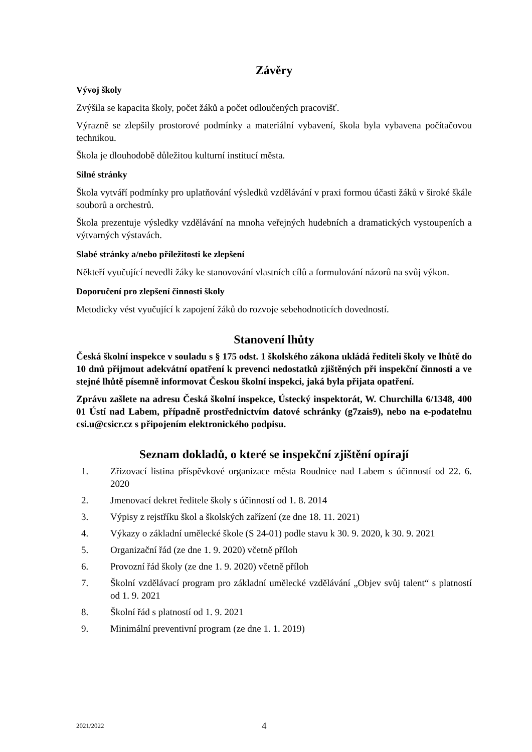Závěry
Vývoj školy
Zvýšila se kapacita školy, počet žáků a počet odloučených pracovišť.
Výrazně se zlepšily prostorové podmínky a materiální vybavení, škola byla vybavena počítačovou technikou.
Škola je dlouhodobě důležitou kulturní institucí města.
Silné stránky
Škola vytváří podmínky pro uplatňování výsledků vzdělávání v praxi formou účasti žáků v široké škále souborů a orchestrů.
Škola prezentuje výsledky vzdělávání na mnoha veřejných hudebních a dramatických vystoupeních a výtvarných výstavách.
Slabé stránky a/nebo příležitosti ke zlepšení
Někteří vyučující nevedli žáky ke stanovování vlastních cílů a formulování názorů na svůj výkon.
Doporučení pro zlepšení činnosti školy
Metodicky vést vyučující k zapojení žáků do rozvoje sebehodnoticích dovedností.
Stanovení lhůty
Česká školní inspekce v souladu s § 175 odst. 1 školského zákona ukládá řediteli školy ve lhůtě do 10 dnů přijmout adekvátní opatření k prevenci nedostatků zjištěných při inspekční činnosti a ve stejné lhůtě písemně informovat Českou školní inspekci, jaká byla přijata opatření.
Zprávu zašlete na adresu Česká školní inspekce, Ústecký inspektorát, W. Churchilla 6/1348, 400 01 Ústí nad Labem, případně prostřednictvím datové schránky (g7zais9), nebo na e-podatelnu csi.u@csicr.cz s připojením elektronického podpisu.
Seznam dokladů, o které se inspekční zjištění opírají
1. Zřizovací listina příspěvkové organizace města Roudnice nad Labem s účinností od 22. 6. 2020
2. Jmenovací dekret ředitele školy s účinností od 1. 8. 2014
3. Výpisy z rejstříku škol a školských zařízení (ze dne 18. 11. 2021)
4. Výkazy o základní umělecké škole (S 24-01) podle stavu k 30. 9. 2020, k 30. 9. 2021
5. Organizační řád (ze dne 1. 9. 2020) včetně příloh
6. Provozní řád školy (ze dne 1. 9. 2020) včetně příloh
7. Školní vzdělávací program pro základní umělecké vzdělávání „Objev svůj talent“ s platností od 1. 9. 2021
8. Školní řád s platností od 1. 9. 2021
9. Minimální preventivní program (ze dne 1. 1. 2019)
2021/2022 4